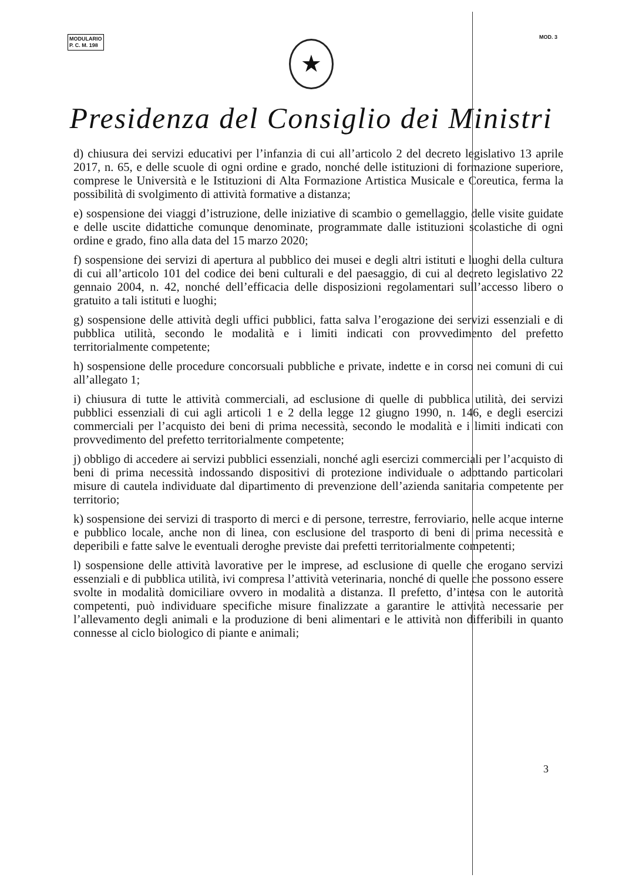MODULARIO
P. C. M. 198
MOD. 3
★
Presidenza del Consiglio dei Ministri
d) chiusura dei servizi educativi per l’infanzia di cui all’articolo 2 del decreto legislativo 13 aprile 2017, n. 65, e delle scuole di ogni ordine e grado, nonché delle istituzioni di formazione superiore, comprese le Università e le Istituzioni di Alta Formazione Artistica Musicale e Coreutica, ferma la possibilità di svolgimento di attività formative a distanza;
e) sospensione dei viaggi d’istruzione, delle iniziative di scambio o gemellaggio, delle visite guidate e delle uscite didattiche comunque denominate, programmate dalle istituzioni scolastiche di ogni ordine e grado, fino alla data del 15 marzo 2020;
f) sospensione dei servizi di apertura al pubblico dei musei e degli altri istituti e luoghi della cultura di cui all’articolo 101 del codice dei beni culturali e del paesaggio, di cui al decreto legislativo 22 gennaio 2004, n. 42, nonché dell’efficacia delle disposizioni regolamentari sull’accesso libero o gratuito a tali istituti e luoghi;
g) sospensione delle attività degli uffici pubblici, fatta salva l’erogazione dei servizi essenziali e di pubblica utilità, secondo le modalità e i limiti indicati con provvedimento del prefetto territorialmente competente;
h) sospensione delle procedure concorsuali pubbliche e private, indette e in corso nei comuni di cui all’allegato 1;
i) chiusura di tutte le attività commerciali, ad esclusione di quelle di pubblica utilità, dei servizi pubblici essenziali di cui agli articoli 1 e 2 della legge 12 giugno 1990, n. 146, e degli esercizi commerciali per l’acquisto dei beni di prima necessità, secondo le modalità e i limiti indicati con provvedimento del prefetto territorialmente competente;
j) obbligo di accedere ai servizi pubblici essenziali, nonché agli esercizi commerciali per l’acquisto di beni di prima necessità indossando dispositivi di protezione individuale o adottando particolari misure di cautela individuate dal dipartimento di prevenzione dell’azienda sanitaria competente per territorio;
k) sospensione dei servizi di trasporto di merci e di persone, terrestre, ferroviario, nelle acque interne e pubblico locale, anche non di linea, con esclusione del trasporto di beni di prima necessità e deperibili e fatte salve le eventuali deroghe previste dai prefetti territorialmente competenti;
l) sospensione delle attività lavorative per le imprese, ad esclusione di quelle che erogano servizi essenziali e di pubblica utilità, ivi compresa l’attività veterinaria, nonché di quelle che possono essere svolte in modalità domiciliare ovvero in modalità a distanza. Il prefetto, d’intesa con le autorità competenti, può individuare specifiche misure finalizzate a garantire le attività necessarie per l’allevamento degli animali e la produzione di beni alimentari e le attività non differibili in quanto connesse al ciclo biologico di piante e animali;
3